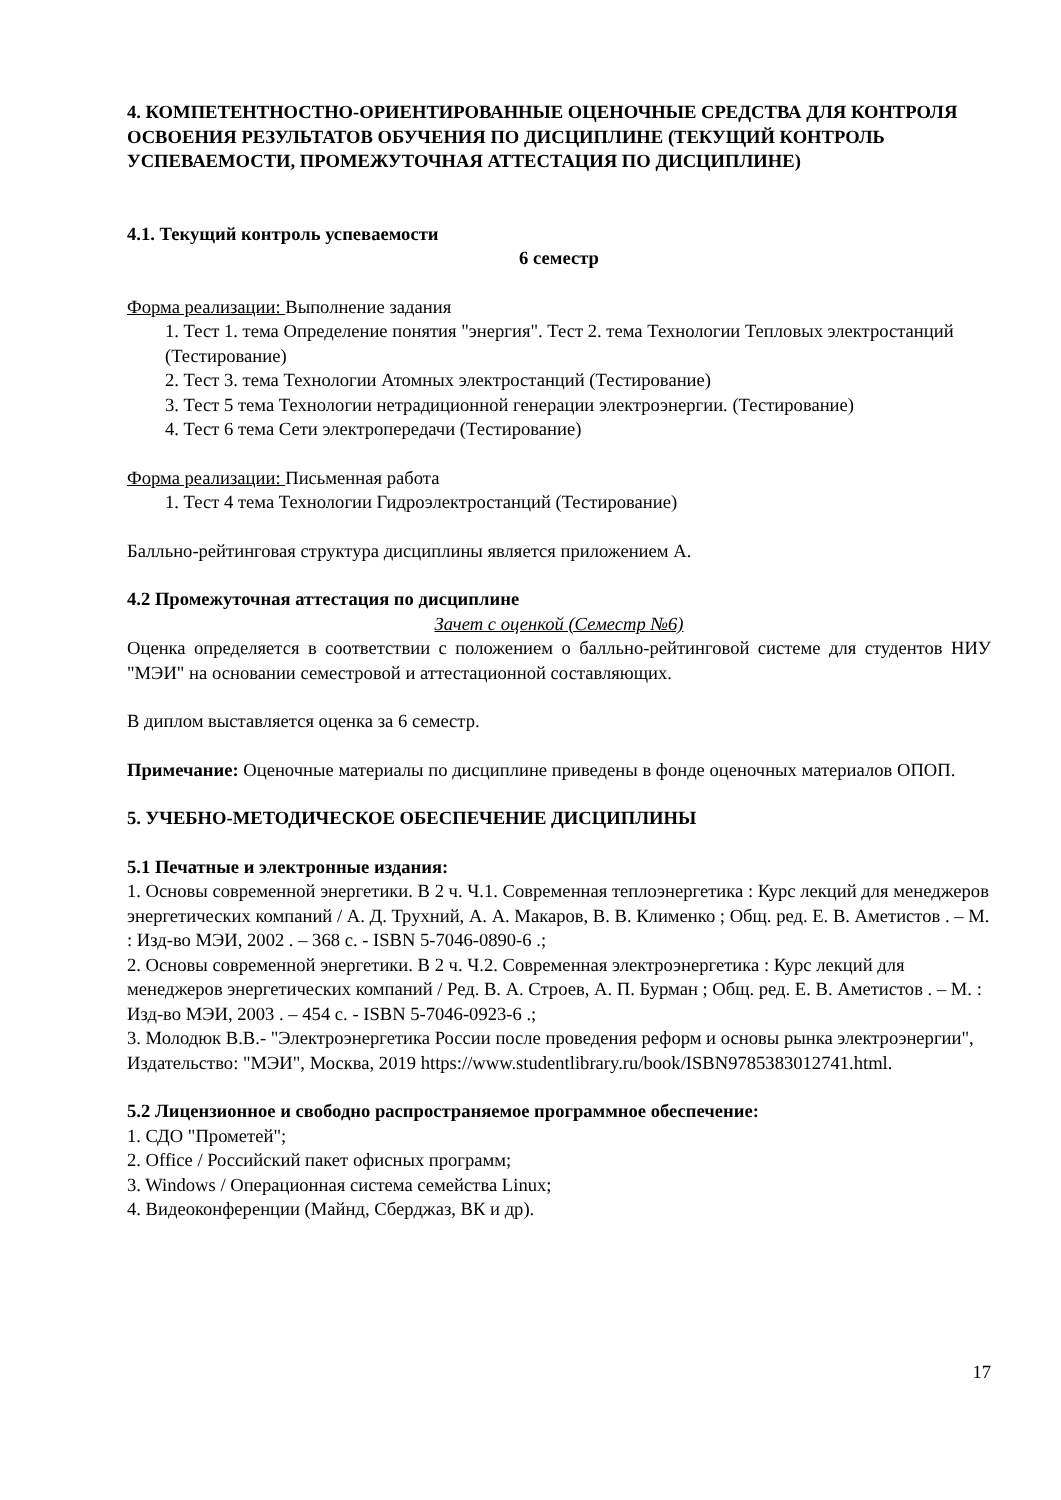4. КОМПЕТЕНТНОСТНО-ОРИЕНТИРОВАННЫЕ ОЦЕНОЧНЫЕ СРЕДСТВА ДЛЯ КОНТРОЛЯ ОСВОЕНИЯ РЕЗУЛЬТАТОВ ОБУЧЕНИЯ ПО ДИСЦИПЛИНЕ (ТЕКУЩИЙ КОНТРОЛЬ УСПЕВАЕМОСТИ, ПРОМЕЖУТОЧНАЯ АТТЕСТАЦИЯ ПО ДИСЦИПЛИНЕ)
4.1. Текущий контроль успеваемости
6 семестр
Форма реализации: Выполнение задания
1. Тест 1. тема Определение понятия "энергия". Тест 2. тема Технологии Тепловых электростанций (Тестирование)
2. Тест 3. тема Технологии Атомных электростанций (Тестирование)
3. Тест 5 тема Технологии нетрадиционной генерации электроэнергии. (Тестирование)
4. Тест 6 тема Сети электропередачи (Тестирование)
Форма реализации: Письменная работа
1. Тест 4 тема Технологии Гидроэлектростанций (Тестирование)
Балльно-рейтинговая структура дисциплины является приложением А.
4.2 Промежуточная аттестация по дисциплине
Зачет с оценкой (Семестр №6)
Оценка определяется в соответствии с положением о балльно-рейтинговой системе для студентов НИУ "МЭИ" на основании семестровой и аттестационной составляющих.
В диплом выставляется оценка за 6 семестр.
Примечание: Оценочные материалы по дисциплине приведены в фонде оценочных материалов ОПОП.
5. УЧЕБНО-МЕТОДИЧЕСКОЕ ОБЕСПЕЧЕНИЕ ДИСЦИПЛИНЫ
5.1 Печатные и электронные издания:
1. Основы современной энергетики. В 2 ч. Ч.1. Современная теплоэнергетика : Курс лекций для менеджеров энергетических компаний / А. Д. Трухний, А. А. Макаров, В. В. Клименко ; Общ. ред. Е. В. Аметистов . – М. : Изд-во МЭИ, 2002 . – 368 с. - ISBN 5-7046-0890-6 .;
2. Основы современной энергетики. В 2 ч. Ч.2. Современная электроэнергетика : Курс лекций для менеджеров энергетических компаний / Ред. В. А. Строев, А. П. Бурман ; Общ. ред. Е. В. Аметистов . – М. : Изд-во МЭИ, 2003 . – 454 с. - ISBN 5-7046-0923-6 .;
3. Молодюк В.В.- "Электроэнергетика России после проведения реформ и основы рынка электроэнергии", Издательство: "МЭИ", Москва, 2019 https://www.studentlibrary.ru/book/ISBN9785383012741.html.
5.2 Лицензионное и свободно распространяемое программное обеспечение:
1. СДО "Прометей";
2. Office / Российский пакет офисных программ;
3. Windows / Операционная система семейства Linux;
4. Видеоконференции (Майнд, Сберджаз, ВК и др).
17